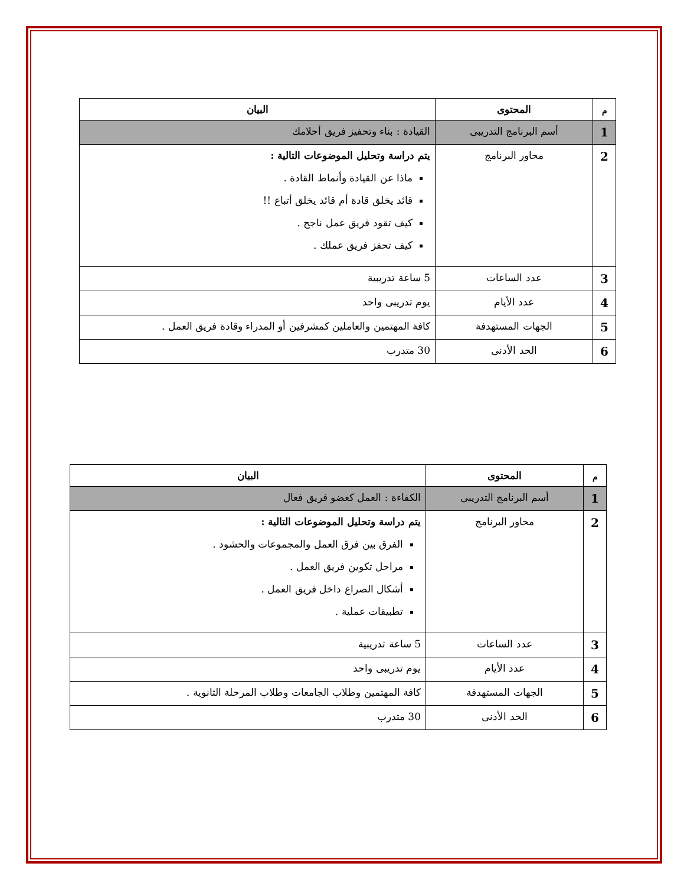| م | المحتوى | البيان |
| --- | --- | --- |
| 1 | أسم البرنامج التدريبى | القيادة : بناء وتحفيز فريق أحلامك |
| 2 | محاور البرنامج | يتم دراسة وتحليل الموضوعات التالية : ماذا عن القيادة وأنماط القادة . قائد يخلق قادة أم قائد يخلق أتباع !! كيف تقود فريق عمل ناجح . كيف تحفز فريق عملك . |
| 3 | عدد الساعات | 5 ساعة تدريبية |
| 4 | عدد الأيام | يوم تدريبى واحد |
| 5 | الجهات المستهدفة | كافة المهتمين والعاملين كمشرفين أو المدراء وقادة فريق العمل . |
| 6 | الحد الأدنى | 30 متدرب |
| م | المحتوى | البيان |
| --- | --- | --- |
| 1 | أسم البرنامج التدريبى | الكفاءة : العمل كعضو فريق فعال |
| 2 | محاور البرنامج | يتم دراسة وتحليل الموضوعات التالية : الفرق بين فرق العمل والمجموعات والحشود . مراحل تكوين فريق العمل . أشكال الصراع داخل فريق العمل . تطبيقات عملية . |
| 3 | عدد الساعات | 5 ساعة تدريبية |
| 4 | عدد الأيام | يوم تدريبى واحد |
| 5 | الجهات المستهدفة | كافة المهتمين وطلاب الجامعات وطلاب المرحلة الثانوية . |
| 6 | الحد الأدنى | 30 متدرب |